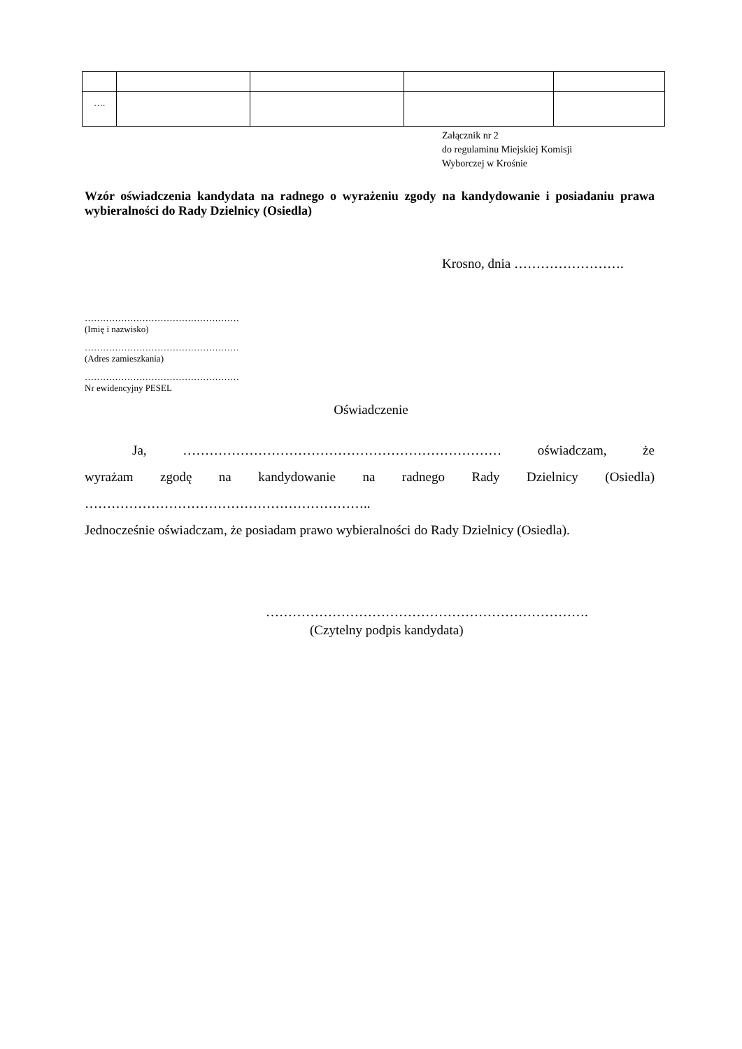| …. | | | | |
Załącznik nr 2
do regulaminu Miejskiej Komisji
Wyborczej w Krośnie
Wzór oświadczenia kandydata na radnego o wyrażeniu zgody na kandydowanie i posiadaniu prawa wybieralności do Rady Dzielnicy (Osiedla)
Krosno, dnia …………………….
……………………………………………
(Imię i nazwisko)
……………………………………………
(Adres zamieszkania)
……………………………………………
Nr ewidencyjny PESEL
Oświadczenie
Ja, ……………………………………………………………… oświadczam, że
wyrażam zgodę na kandydowanie na radnego Rady Dzielnicy (Osiedla)
………………………………………………………..
Jednocześnie oświadczam, że posiadam prawo wybieralności do Rady Dzielnicy (Osiedla).
……………………………………………………………….
(Czytelny podpis kandydata)